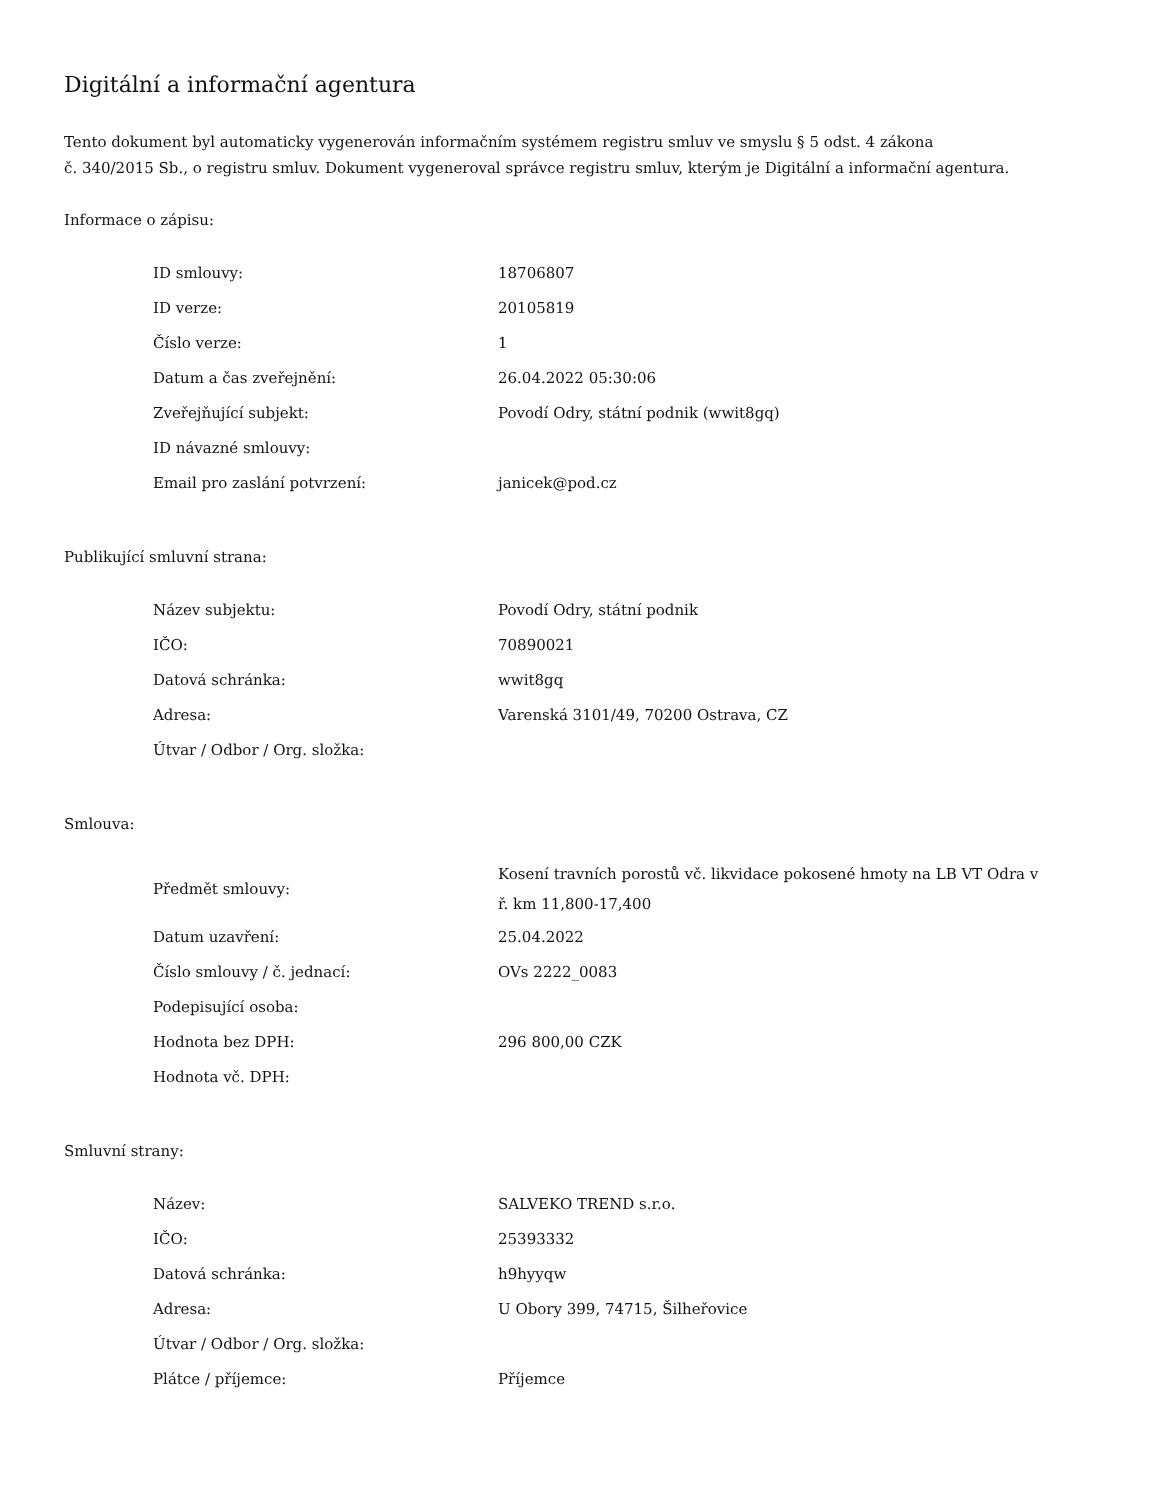Digitální a informační agentura
Tento dokument byl automaticky vygenerován informačním systémem registru smluv ve smyslu § 5 odst. 4 zákona
č. 340/2015 Sb., o registru smluv. Dokument vygeneroval správce registru smluv, kterým je Digitální a informační agentura.
Informace o zápisu:
| ID smlouvy: | 18706807 |
| ID verze: | 20105819 |
| Číslo verze: | 1 |
| Datum a čas zveřejnění: | 26.04.2022 05:30:06 |
| Zveřejňující subjekt: | Povodí Odry, státní podnik (wwit8gq) |
| ID návazné smlouvy: | |
| Email pro zaslání potvrzení: | janicek@pod.cz |
Publikující smluvní strana:
| Název subjektu: | Povodí Odry, státní podnik |
| IČO: | 70890021 |
| Datová schránka: | wwit8gq |
| Adresa: | Varenská 3101/49, 70200 Ostrava, CZ |
| Útvar / Odbor / Org. složka: | |
Smlouva:
| Předmět smlouvy: | Kosení travních porostů vč. likvidace pokosené hmoty na LB VT Odra v ř. km 11,800-17,400 |
| Datum uzavření: | 25.04.2022 |
| Číslo smlouvy / č. jednací: | OVs 2222_0083 |
| Podepisující osoba: | |
| Hodnota bez DPH: | 296 800,00 CZK |
| Hodnota vč. DPH: | |
Smluvní strany:
| Název: | SALVEKO TREND s.r.o. |
| IČO: | 25393332 |
| Datová schránka: | h9hyyqw |
| Adresa: | U Obory 399, 74715, Šilheřovice |
| Útvar / Odbor / Org. složka: | |
| Plátce / příjemce: | Příjemce |